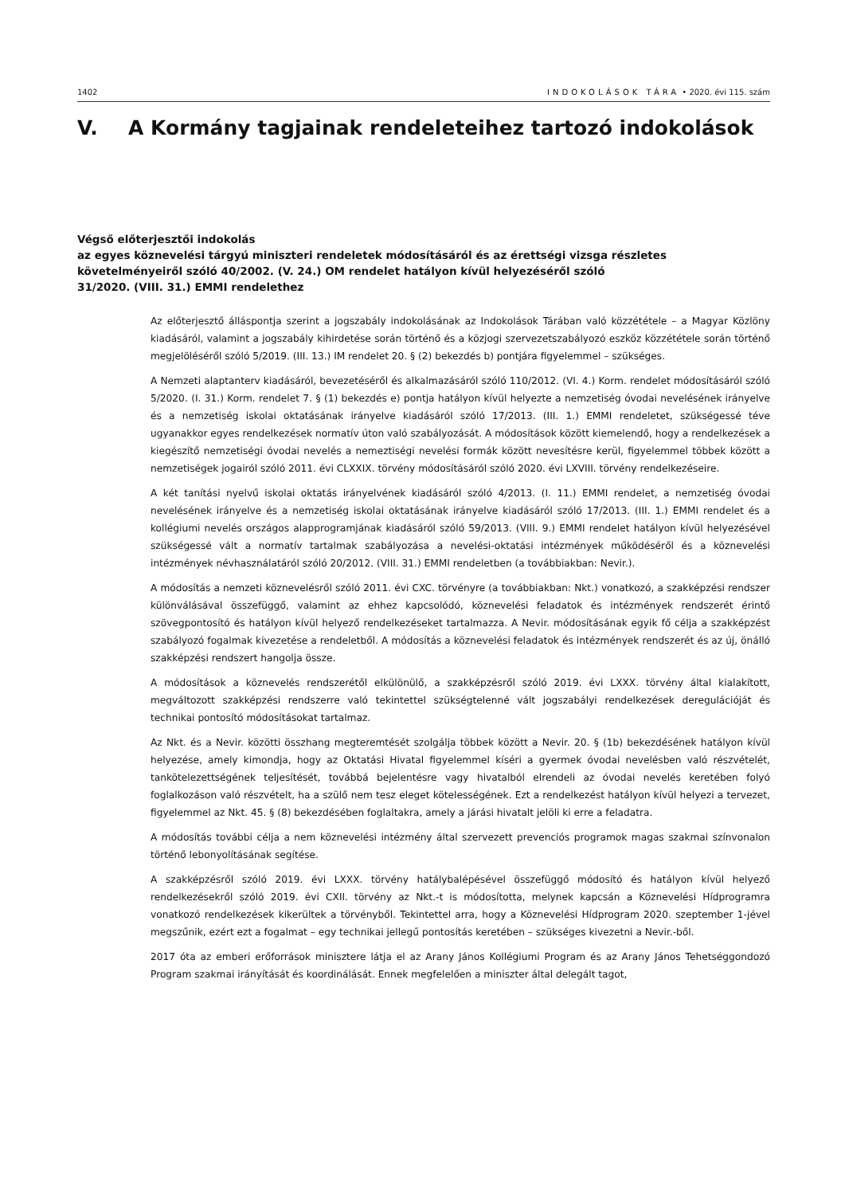1402 INDOKOLÁSOK TÁRA • 2020. évi 115. szám
V. A Kormány tagjainak rendeleteihez tartozó indokolások
Végső előterjesztői indokolás
az egyes köznevelési tárgyú miniszteri rendeletek módosításáról és az érettségi vizsga részletes követelményeiről szóló 40/2002. (V. 24.) OM rendelet hatályon kívül helyezéséről szóló
31/2020. (VIII. 31.) EMMI rendelethez
Az előterjesztő álláspontja szerint a jogszabály indokolásának az Indokolások Tárában való közzététele – a Magyar Közlöny kiadásáról, valamint a jogszabály kihirdetése során történő és a közjogi szervezetszabályozó eszköz közzététele során történő megjelöléséről szóló 5/2019. (III. 13.) IM rendelet 20. § (2) bekezdés b) pontjára figyelemmel – szükséges.
A Nemzeti alaptanterv kiadásáról, bevezetéséről és alkalmazásáról szóló 110/2012. (VI. 4.) Korm. rendelet módosításáról szóló 5/2020. (I. 31.) Korm. rendelet 7. § (1) bekezdés e) pontja hatályon kívül helyezte a nemzetiség óvodai nevelésének irányelve és a nemzetiség iskolai oktatásának irányelve kiadásáról szóló 17/2013. (III. 1.) EMMI rendeletet, szükségessé téve ugyanakkor egyes rendelkezések normatív úton való szabályozását. A módosítások között kiemelendő, hogy a rendelkezések a kiegészítő nemzetiségi óvodai nevelés a nemeztiségi nevelési formák között nevesítésre kerül, figyelemmel többek között a nemzetiségek jogairól szóló 2011. évi CLXXIX. törvény módosításáról szóló 2020. évi LXVIII. törvény rendelkezéseire.
A két tanítási nyelvű iskolai oktatás irányelvének kiadásáról szóló 4/2013. (I. 11.) EMMI rendelet, a nemzetiség óvodai nevelésének irányelve és a nemzetiség iskolai oktatásának irányelve kiadásáról szóló 17/2013. (III. 1.) EMMI rendelet és a kollégiumi nevelés országos alapprogramjának kiadásáról szóló 59/2013. (VIII. 9.) EMMI rendelet hatályon kívül helyezésével szükségessé vált a normatív tartalmak szabályozása a nevelési-oktatási intézmények működéséről és a köznevelési intézmények névhasználatáról szóló 20/2012. (VIII. 31.) EMMI rendeletben (a továbbiakban: Nevir.).
A módosítás a nemzeti köznevelésről szóló 2011. évi CXC. törvényre (a továbbiakban: Nkt.) vonatkozó, a szakképzési rendszer különválásával összefüggő, valamint az ehhez kapcsolódó, köznevelési feladatok és intézmények rendszerét érintő szövegpontosító és hatályon kívül helyező rendelkezéseket tartalmazza. A Nevir. módosításának egyik fő célja a szakképzést szabályozó fogalmak kivezetése a rendeletből. A módosítás a köznevelési feladatok és intézmények rendszerét és az új, önálló szakképzési rendszert hangolja össze.
A módosítások a köznevelés rendszerétől elkülönülő, a szakképzésről szóló 2019. évi LXXX. törvény által kialakított, megváltozott szakképzési rendszerre való tekintettel szükségtelenné vált jogszabályi rendelkezések deregulációját és technikai pontosító módosításokat tartalmaz.
Az Nkt. és a Nevir. közötti összhang megteremtését szolgálja többek között a Nevir. 20. § (1b) bekezdésének hatályon kívül helyezése, amely kimondja, hogy az Oktatási Hivatal figyelemmel kíséri a gyermek óvodai nevelésben való részvételét, tankötelezettségének teljesítését, továbbá bejelentésre vagy hivatalból elrendeli az óvodai nevelés keretében folyó foglalkozáson való részvételt, ha a szülő nem tesz eleget kötelességének. Ezt a rendelkezést hatályon kívül helyezi a tervezet, figyelemmel az Nkt. 45. § (8) bekezdésében foglaltakra, amely a járási hivatalt jelöli ki erre a feladatra.
A módosítás további célja a nem köznevelési intézmény által szervezett prevenciós programok magas szakmai színvonalon történő lebonyolításának segítése.
A szakképzésről szóló 2019. évi LXXX. törvény hatálybalépésével összefüggő módosító és hatályon kívül helyező rendelkezésekről szóló 2019. évi CXII. törvény az Nkt.-t is módosította, melynek kapcsán a Köznevelési Hídprogramra vonatkozó rendelkezések kikerültek a törvényből. Tekintettel arra, hogy a Köznevelési Hídprogram 2020. szeptember 1-jével megszűnik, ezért ezt a fogalmat – egy technikai jellegű pontosítás keretében – szükséges kivezetni a Nevir.-ből.
2017 óta az emberi erőforrások minisztere látja el az Arany János Kollégiumi Program és az Arany János Tehetséggondozó Program szakmai irányítását és koordinálását. Ennek megfelelően a miniszter által delegált tagot,